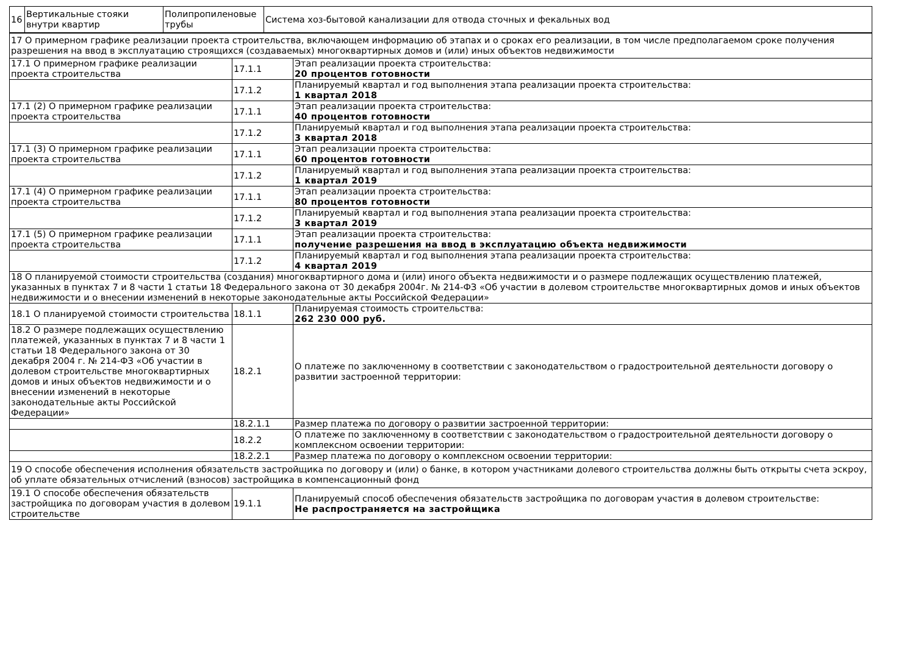| 16 | Вертикальные стояки внутри квартир | Полипропиленовые трубы | Система хоз-бытовой канализации для отвода сточных и фекальных вод |
| 17 О примерном графике реализации проекта строительства, включающем информацию об этапах и о сроках его реализации, в том числе предполагаемом сроке получения разрешения на ввод в эксплуатацию строящихся (создаваемых) многоквартирных домов и (или) иных объектов недвижимости | | |
| 17.1 О примерном графике реализации проекта строительства | 17.1.1 | Этап реализации проекта строительства: 20 процентов готовности |
| | 17.1.2 | Планируемый квартал и год выполнения этапа реализации проекта строительства: 1 квартал 2018 |
| 17.1 (2) О примерном графике реализации проекта строительства | 17.1.1 | Этап реализации проекта строительства: 40 процентов готовности |
| | 17.1.2 | Планируемый квартал и год выполнения этапа реализации проекта строительства: 3 квартал 2018 |
| 17.1 (3) О примерном графике реализации проекта строительства | 17.1.1 | Этап реализации проекта строительства: 60 процентов готовности |
| | 17.1.2 | Планируемый квартал и год выполнения этапа реализации проекта строительства: 1 квартал 2019 |
| 17.1 (4) О примерном графике реализации проекта строительства | 17.1.1 | Этап реализации проекта строительства: 80 процентов готовности |
| | 17.1.2 | Планируемый квартал и год выполнения этапа реализации проекта строительства: 3 квартал 2019 |
| 17.1 (5) О примерном графике реализации проекта строительства | 17.1.1 | Этап реализации проекта строительства: получение разрешения на ввод в эксплуатацию объекта недвижимости |
| | 17.1.2 | Планируемый квартал и год выполнения этапа реализации проекта строительства: 4 квартал 2019 |
| 18 О планируемой стоимости строительства (создания) многоквартирного дома и (или) иного объекта недвижимости и о размере подлежащих осуществлению платежей, указанных в пунктах 7 и 8 части 1 статьи 18 Федерального закона от 30 декабря 2004г. № 214-ФЗ «Об участии в долевом строительстве многоквартирных домов и иных объектов недвижимости и о внесении изменений в некоторые законодательные акты Российской Федерации» | | |
| 18.1 О планируемой стоимости строительства | 18.1.1 | Планируемая стоимость строительства: 262 230 000 руб. |
| 18.2 О размере подлежащих осуществлению платежей, указанных в пунктах 7 и 8 части 1 статьи 18 Федерального закона от 30 декабря 2004 г. № 214-ФЗ «Об участии в долевом строительстве многоквартирных домов и иных объектов недвижимости и о внесении изменений в некоторые законодательные акты Российской Федерации» | 18.2.1 | О платеже по заключенному в соответствии с законодательством о градостроительной деятельности договору о развитии застроенной территории: |
| | 18.2.1.1 | Размер платежа по договору о развитии застроенной территории: |
| | 18.2.2 | О платеже по заключенному в соответствии с законодательством о градостроительной деятельности договору о комплексном освоении территории: |
| | 18.2.2.1 | Размер платежа по договору о комплексном освоении территории: |
| 19 О способе обеспечения исполнения обязательств застройщика по договору и (или) о банке, в котором участниками долевого строительства должны быть открыты счета эскроу, об уплате обязательных отчислений (взносов) застройщика в компенсационный фонд | | |
| 19.1 О способе обеспечения обязательств застройщика по договорам участия в долевом строительстве | 19.1.1 | Планируемый способ обеспечения обязательств застройщика по договорам участия в долевом строительстве: Не распространяется на застройщика |